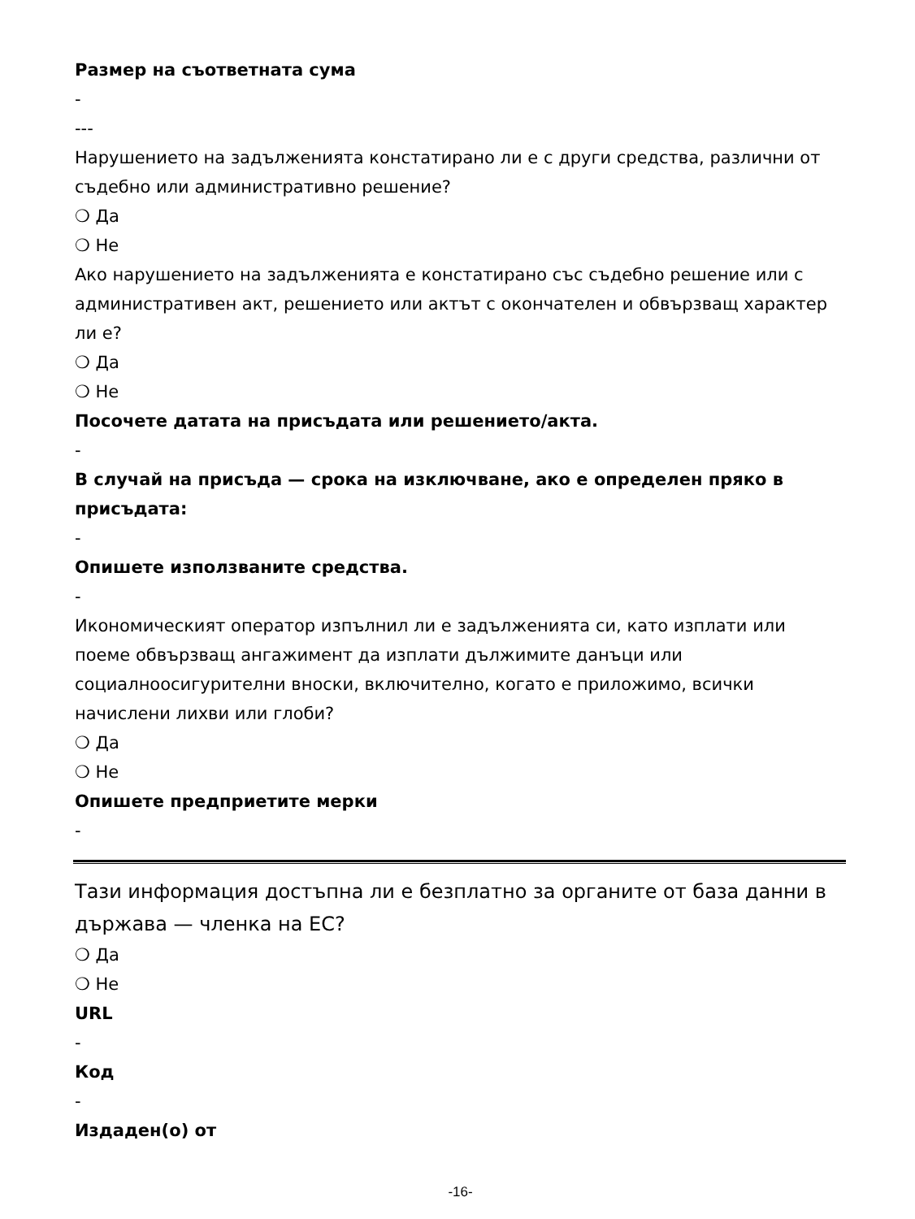Размер на съответната сума
-
---
Нарушението на задълженията констатирано ли е с други средства, различни от съдебно или административно решение?
❍ Да
❍ Не
Ако нарушението на задълженията е констатирано със съдебно решение или с административен акт, решението или актът с окончателен и обвързващ характер ли е?
❍ Да
❍ Не
Посочете датата на присъдата или решението/акта.
-
В случай на присъда — срока на изключване, ако е определен пряко в присъдата:
-
Опишете използваните средства.
-
Икономическият оператор изпълнил ли е задълженията си, като изплати или поеме обвързващ ангажимент да изплати дължимите данъци или социалноосигурителни вноски, включително, когато е приложимо, всички начислени лихви или глоби?
❍ Да
❍ Не
Опишете предприетите мерки
-
Тази информация достъпна ли е безплатно за органите от база данни в държава — членка на ЕС?
❍ Да
❍ Не
URL
-
Код
-
Издаден(о) от
-16-